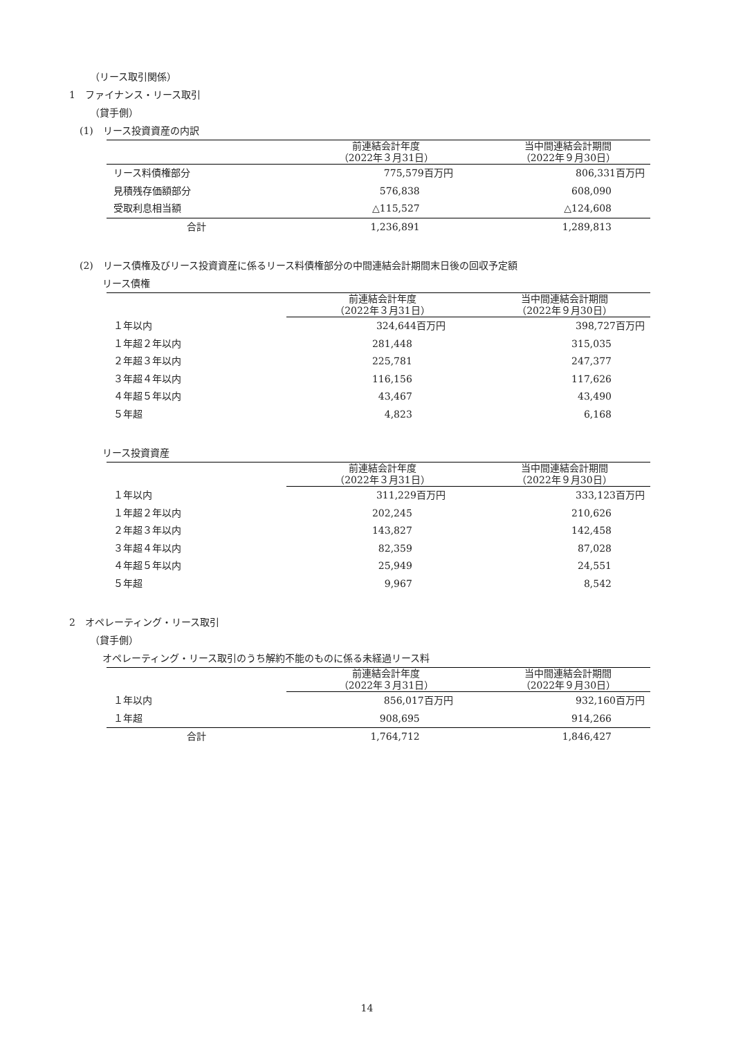（リース取引関係）
1　ファイナンス・リース取引
（貸手側）
(1)　リース投資資産の内訳
| | 前連結会計年度 （2022年３月31日） | 当中間連結会計期間 （2022年９月30日） |
| --- | --- | --- |
| リース料債権部分 | 775,579百万円 | 806,331百万円 |
| 見積残存価額部分 | 576,838 | 608,090 |
| 受取利息相当額 | △115,527 | △124,608 |
| 合計 | 1,236,891 | 1,289,813 |
(2)　リース債権及びリース投資資産に係るリース料債権部分の中間連結会計期間末日後の回収予定額
リース債権
| | 前連結会計年度 （2022年３月31日） | 当中間連結会計期間 （2022年９月30日） |
| --- | --- | --- |
| １年以内 | 324,644百万円 | 398,727百万円 |
| １年超２年以内 | 281,448 | 315,035 |
| ２年超３年以内 | 225,781 | 247,377 |
| ３年超４年以内 | 116,156 | 117,626 |
| ４年超５年以内 | 43,467 | 43,490 |
| ５年超 | 4,823 | 6,168 |
リース投資資産
| | 前連結会計年度 （2022年３月31日） | 当中間連結会計期間 （2022年９月30日） |
| --- | --- | --- |
| １年以内 | 311,229百万円 | 333,123百万円 |
| １年超２年以内 | 202,245 | 210,626 |
| ２年超３年以内 | 143,827 | 142,458 |
| ３年超４年以内 | 82,359 | 87,028 |
| ４年超５年以内 | 25,949 | 24,551 |
| ５年超 | 9,967 | 8,542 |
2　オペレーティング・リース取引
（貸手側）
オペレーティング・リース取引のうち解約不能のものに係る未経過リース料
| | 前連結会計年度 （2022年３月31日） | 当中間連結会計期間 （2022年９月30日） |
| --- | --- | --- |
| １年以内 | 856,017百万円 | 932,160百万円 |
| １年超 | 908,695 | 914,266 |
| 合計 | 1,764,712 | 1,846,427 |
14